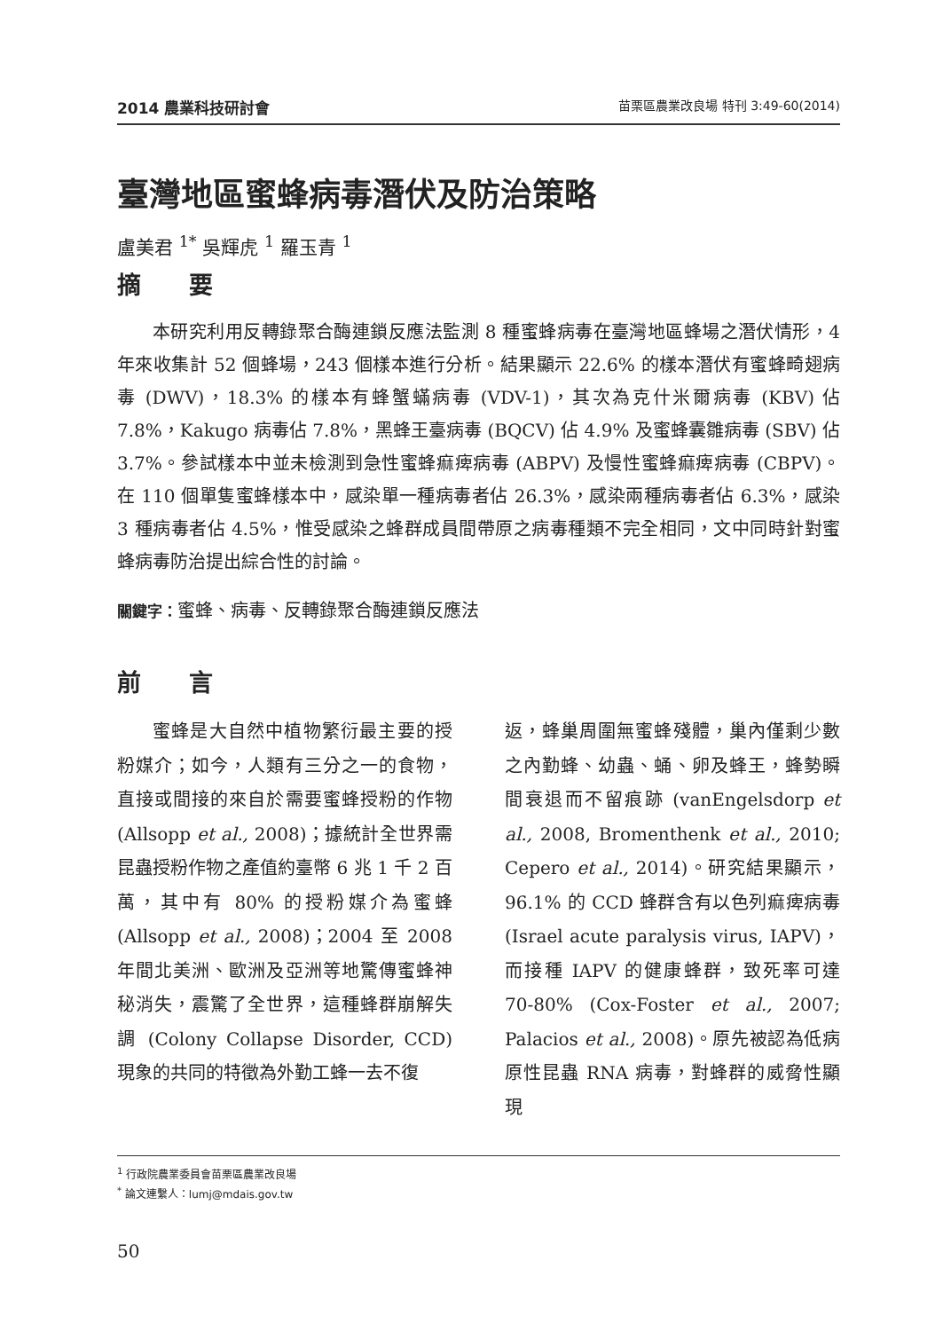2014 農業科技研討會 苗栗區農業改良場 特刊 3:49-60(2014)
臺灣地區蜜蜂病毒潛伏及防治策略
盧美君 <sup>1*</sup> 吳輝虎 <sup>1</sup> 羅玉青 <sup>1</sup>
摘　　要
本研究利用反轉錄聚合酶連鎖反應法監測 8 種蜜蜂病毒在臺灣地區蜂場之潛伏情形，4 年來收集計 52 個蜂場，243 個樣本進行分析。結果顯示 22.6% 的樣本潛伏有蜜蜂畸翅病毒 (DWV)，18.3% 的樣本有蜂蟹蟎病毒 (VDV-1)，其次為克什米爾病毒 (KBV) 佔 7.8%，Kakugo 病毒佔 7.8%，黑蜂王臺病毒 (BQCV) 佔 4.9% 及蜜蜂囊雛病毒 (SBV) 佔 3.7%。參試樣本中並未檢測到急性蜜蜂痲痺病毒 (ABPV) 及慢性蜜蜂痲痺病毒 (CBPV)。在 110 個單隻蜜蜂樣本中，感染單一種病毒者佔 26.3%，感染兩種病毒者佔 6.3%，感染 3 種病毒者佔 4.5%，惟受感染之蜂群成員間帶原之病毒種類不完全相同，文中同時針對蜜蜂病毒防治提出綜合性的討論。
關鍵字：蜜蜂、病毒、反轉錄聚合酶連鎖反應法
前　　言
蜜蜂是大自然中植物繁衍最主要的授粉媒介；如今，人類有三分之一的食物，直接或間接的來自於需要蜜蜂授粉的作物 (Allsopp et al., 2008)；據統計全世界需昆蟲授粉作物之產值約臺幣 6 兆 1 千 2 百萬，其中有 80% 的授粉媒介為蜜蜂 (Allsopp et al., 2008)；2004 至 2008 年間北美洲、歐洲及亞洲等地驚傳蜜蜂神秘消失，震驚了全世界，這種蜂群崩解失調 (Colony Collapse Disorder, CCD) 現象的共同的特徵為外勤工蜂一去不復
返，蜂巢周圍無蜜蜂殘體，巢內僅剩少數之內勤蜂、幼蟲、蛹、卵及蜂王，蜂勢瞬間衰退而不留痕跡 (vanEngelsdorp et al., 2008, Bromenthenk et al., 2010; Cepero et al., 2014)。研究結果顯示，96.1% 的 CCD 蜂群含有以色列痲痺病毒 (Israel acute paralysis virus, IAPV)，而接種 IAPV 的健康蜂群，致死率可達 70-80% (Cox-Foster et al., 2007; Palacios et al., 2008)。原先被認為低病原性昆蟲 RNA 病毒，對蜂群的威脅性顯現
<sup>1</sup> 行政院農業委員會苗栗區農業改良場
<sup>*</sup> 論文連繫人：lumj@mdais.gov.tw
50